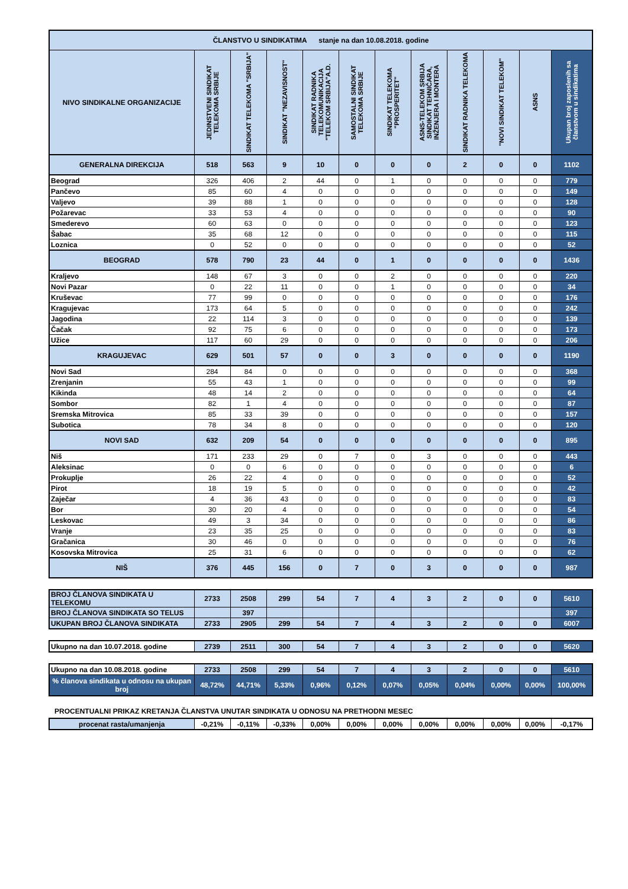| ČLANSTVO U SINDIKATIMA stanje na dan 10.08.2018. godine | | | | | | | | | | | |
| NIVO SINDIKALNE ORGANIZACIJE | JEDINSTVENI SINDIKAT TELEKOMA SRBIJE | SINDIKAT TELEKOMA "SRBIJA" | SINDIKAT "NEZAVISNOST" | SINDIKAT RADNIKA TELEKOMUNIKACIJA "TELEKOM SRBIJA"A.D. | SAMOSTALNI SINDIKAT TELEKOMA SRBIJE | SINDIKAT TELEKOMA "PROSPERITET" | ASNS-TELEKOM SRBIJA SINDIKAT TEHNIČARA, INŽENJERA I MONTERA | SINDIKAT RADNIKA TELEKOMA | "NOVI SINDIKAT TELEKOM" | ASNS | Ukupan broj zaposlenih sa članstvom u sindikatima |
| GENERALNA DIREKCIJA | 518 | 563 | 9 | 10 | 0 | 0 | 0 | 2 | 0 | 0 | 1102 |
| Beograd | 326 | 406 | 2 | 44 | 0 | 1 | 0 | 0 | 0 | 0 | 779 |
| Pančevo | 85 | 60 | 4 | 0 | 0 | 0 | 0 | 0 | 0 | 0 | 149 |
| Valjevo | 39 | 88 | 1 | 0 | 0 | 0 | 0 | 0 | 0 | 0 | 128 |
| Požarevac | 33 | 53 | 4 | 0 | 0 | 0 | 0 | 0 | 0 | 0 | 90 |
| Smederevo | 60 | 63 | 0 | 0 | 0 | 0 | 0 | 0 | 0 | 0 | 123 |
| Šabac | 35 | 68 | 12 | 0 | 0 | 0 | 0 | 0 | 0 | 0 | 115 |
| Loznica | 0 | 52 | 0 | 0 | 0 | 0 | 0 | 0 | 0 | 0 | 52 |
| BEOGRAD | 578 | 790 | 23 | 44 | 0 | 1 | 0 | 0 | 0 | 0 | 1436 |
| Kraljevo | 148 | 67 | 3 | 0 | 0 | 2 | 0 | 0 | 0 | 0 | 220 |
| Novi Pazar | 0 | 22 | 11 | 0 | 0 | 1 | 0 | 0 | 0 | 0 | 34 |
| Kruševac | 77 | 99 | 0 | 0 | 0 | 0 | 0 | 0 | 0 | 0 | 176 |
| Kragujevac | 173 | 64 | 5 | 0 | 0 | 0 | 0 | 0 | 0 | 0 | 242 |
| Jagodina | 22 | 114 | 3 | 0 | 0 | 0 | 0 | 0 | 0 | 0 | 139 |
| Čačak | 92 | 75 | 6 | 0 | 0 | 0 | 0 | 0 | 0 | 0 | 173 |
| Užice | 117 | 60 | 29 | 0 | 0 | 0 | 0 | 0 | 0 | 0 | 206 |
| KRAGUJEVAC | 629 | 501 | 57 | 0 | 0 | 3 | 0 | 0 | 0 | 0 | 1190 |
| Novi Sad | 284 | 84 | 0 | 0 | 0 | 0 | 0 | 0 | 0 | 0 | 368 |
| Zrenjanin | 55 | 43 | 1 | 0 | 0 | 0 | 0 | 0 | 0 | 0 | 99 |
| Kikinda | 48 | 14 | 2 | 0 | 0 | 0 | 0 | 0 | 0 | 0 | 64 |
| Sombor | 82 | 1 | 4 | 0 | 0 | 0 | 0 | 0 | 0 | 0 | 87 |
| Sremska Mitrovica | 85 | 33 | 39 | 0 | 0 | 0 | 0 | 0 | 0 | 0 | 157 |
| Subotica | 78 | 34 | 8 | 0 | 0 | 0 | 0 | 0 | 0 | 0 | 120 |
| NOVI SAD | 632 | 209 | 54 | 0 | 0 | 0 | 0 | 0 | 0 | 0 | 895 |
| Niš | 171 | 233 | 29 | 0 | 7 | 0 | 3 | 0 | 0 | 0 | 443 |
| Aleksinac | 0 | 0 | 6 | 0 | 0 | 0 | 0 | 0 | 0 | 0 | 6 |
| Prokuplje | 26 | 22 | 4 | 0 | 0 | 0 | 0 | 0 | 0 | 0 | 52 |
| Pirot | 18 | 19 | 5 | 0 | 0 | 0 | 0 | 0 | 0 | 0 | 42 |
| Zaječar | 4 | 36 | 43 | 0 | 0 | 0 | 0 | 0 | 0 | 0 | 83 |
| Bor | 30 | 20 | 4 | 0 | 0 | 0 | 0 | 0 | 0 | 0 | 54 |
| Leskovac | 49 | 3 | 34 | 0 | 0 | 0 | 0 | 0 | 0 | 0 | 86 |
| Vranje | 23 | 35 | 25 | 0 | 0 | 0 | 0 | 0 | 0 | 0 | 83 |
| Gračanica | 30 | 46 | 0 | 0 | 0 | 0 | 0 | 0 | 0 | 0 | 76 |
| Kosovska Mitrovica | 25 | 31 | 6 | 0 | 0 | 0 | 0 | 0 | 0 | 0 | 62 |
| NIŠ | 376 | 445 | 156 | 0 | 7 | 0 | 3 | 0 | 0 | 0 | 987 |
| BROJ ČLANOVA SINDIKATA U TELEKOMU | 2733 | 2508 | 299 | 54 | 7 | 4 | 3 | 2 | 0 | 0 | 5610 |
| BROJ ČLANOVA SINDIKATA SO TELUS | | 397 | | | | | | | | | 397 |
| UKUPAN BROJ ČLANOVA SINDIKATA | 2733 | 2905 | 299 | 54 | 7 | 4 | 3 | 2 | 0 | 0 | 6007 |
| Ukupno na dan 10.07.2018. godine | 2739 | 2511 | 300 | 54 | 7 | 4 | 3 | 2 | 0 | 0 | 5620 |
| Ukupno na dan 10.08.2018. godine | 2733 | 2508 | 299 | 54 | 7 | 4 | 3 | 2 | 0 | 0 | 5610 |
| % članova sindikata u odnosu na ukupan broj | 48,72% | 44,71% | 5,33% | 0,96% | 0,12% | 0,07% | 0,05% | 0,04% | 0,00% | 0,00% | 100,00% |
PROCENTUALNI PRIKAZ KRETANJA ČLANSTVA UNUTAR SINDIKATA U ODNOSU NA PRETHODNI MESEC
| procenat rasta/umanjenja | -0,21% | -0,11% | -0,33% | 0,00% | 0,00% | 0,00% | 0,00% | 0,00% | 0,00% | 0,00% | -0,17% |